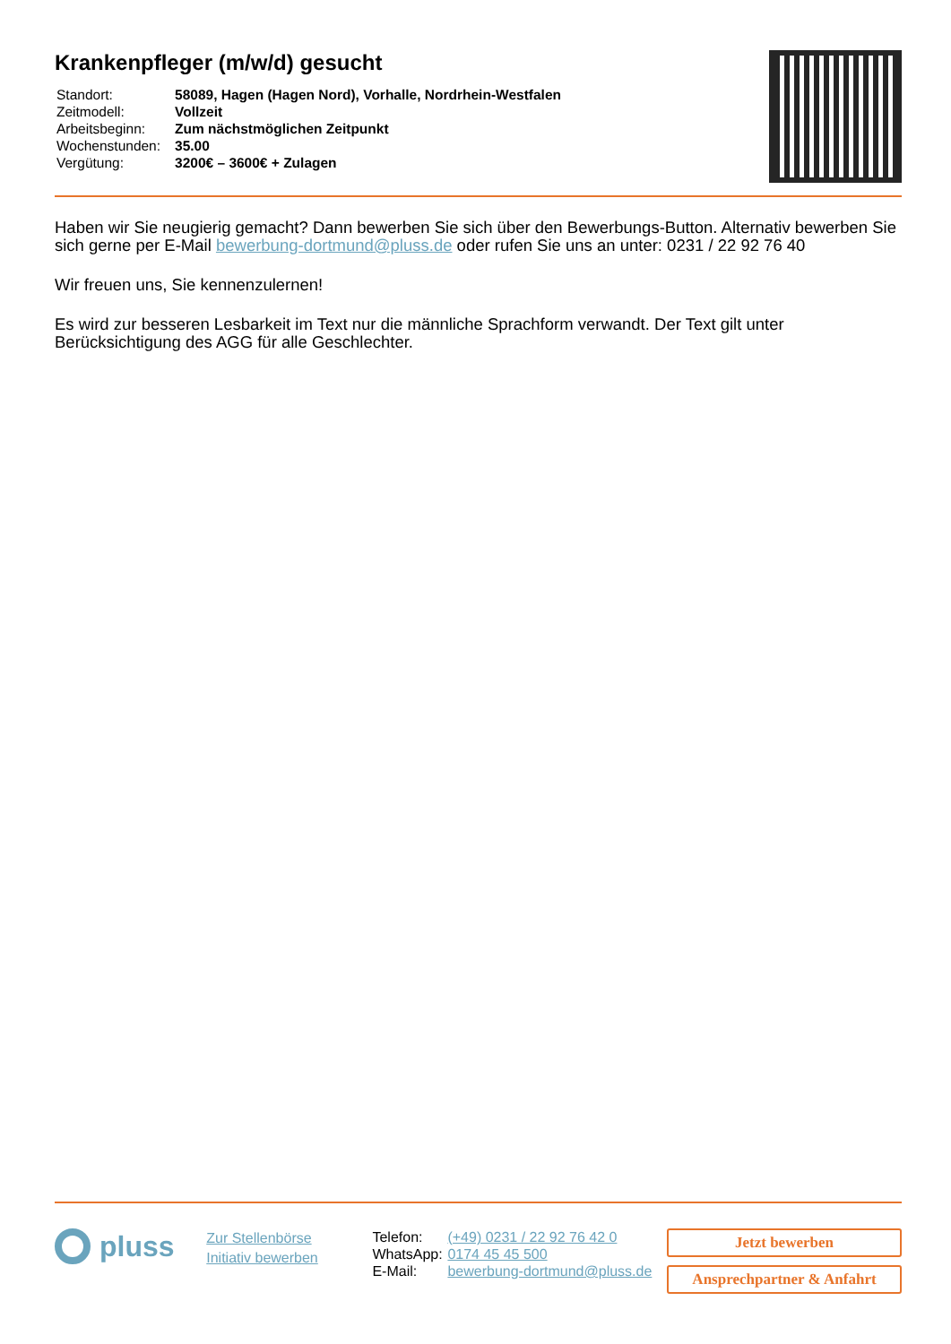Krankenpfleger (m/w/d) gesucht
| Standort: | 58089, Hagen (Hagen Nord), Vorhalle, Nordrhein-Westfalen |
| Zeitmodell: | Vollzeit |
| Arbeitsbeginn: | Zum nächstmöglichen Zeitpunkt |
| Wochenstunden: | 35.00 |
| Vergütung: | 3200€ – 3600€ + Zulagen |
Haben wir Sie neugierig gemacht? Dann bewerben Sie sich über den Bewerbungs-Button. Alternativ bewerben Sie sich gerne per E-Mail bewerbung-dortmund@pluss.de oder rufen Sie uns an unter: 0231 / 22 92 76 40
Wir freuen uns, Sie kennenzulernen!
Es wird zur besseren Lesbarkeit im Text nur die männliche Sprachform verwandt. Der Text gilt unter Berücksichtigung des AGG für alle Geschlechter.
pluss
Zur Stellenbörse
Initiativ bewerben
| Telefon: | (+49) 0231 / 22 92 76 42 0 |
| WhatsApp: | 0174 45 45 500 |
| E-Mail: | bewerbung-dortmund@pluss.de |
Jetzt bewerben
Ansprechpartner & Anfahrt